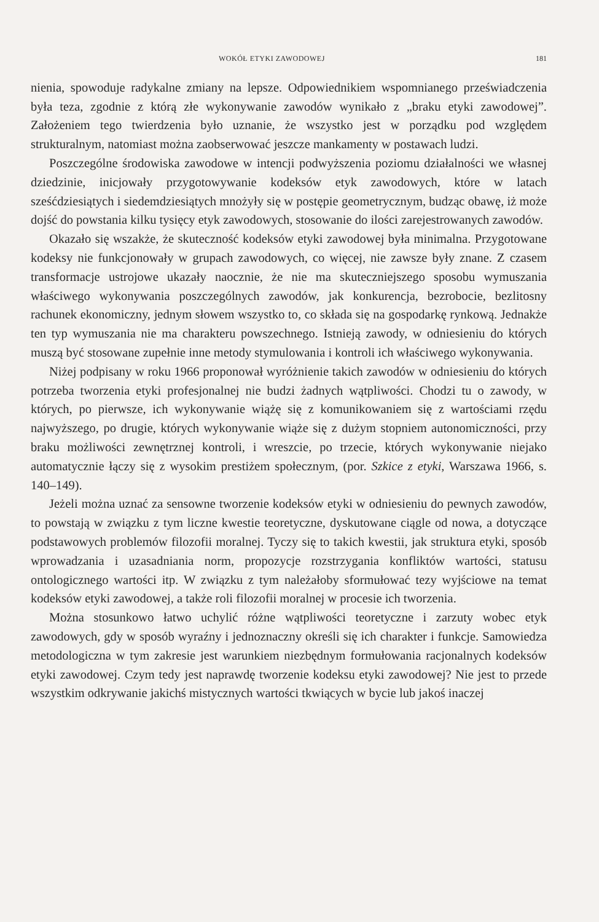WOKÓŁ ETYKI ZAWODOWEJ 181
nienia, spowoduje radykalne zmiany na lepsze. Odpowiednikiem wspomnianego przeświadczenia była teza, zgodnie z którą złe wykonywanie zawodów wynikało z „braku etyki zawodowej”. Założeniem tego twierdzenia było uznanie, że wszystko jest w porządku pod względem strukturalnym, natomiast można zaobserwować jeszcze mankamenty w postawach ludzi.
Poszczególne środowiska zawodowe w intencji podwyższenia poziomu działalności we własnej dziedzinie, inicjowały przygotowywanie kodeksów etyk zawodowych, które w latach sześćdziesiątych i siedemdziesiątych mnożyły się w postępie geometrycznym, budząc obawę, iż może dojść do powstania kilku tysięcy etyk zawodowych, stosowanie do ilości zarejestrowanych zawodów.
Okazało się wszakże, że skuteczność kodeksów etyki zawodowej była minimalna. Przygotowane kodeksy nie funkcjonowały w grupach zawodowych, co więcej, nie zawsze były znane. Z czasem transformacje ustrojowe ukazały naocznie, że nie ma skuteczniejszego sposobu wymuszania właściwego wykonywania poszczególnych zawodów, jak konkurencja, bezrobocie, bezlitosny rachunek ekonomiczny, jednym słowem wszystko to, co składa się na gospodarkę rynkową. Jednakże ten typ wymuszania nie ma charakteru powszechnego. Istnieją zawody, w odniesieniu do których muszą być stosowane zupełnie inne metody stymulowania i kontroli ich właściwego wykonywania.
Niżej podpisany w roku 1966 proponował wyróżnienie takich zawodów w odniesieniu do których potrzeba tworzenia etyki profesjonalnej nie budzi żadnych wątpliwości. Chodzi tu o zawody, w których, po pierwsze, ich wykonywanie wiążę się z komunikowaniem się z wartościami rzędu najwyższego, po drugie, których wykonywanie wiąże się z dużym stopniem autonomiczności, przy braku możliwości zewnętrznej kontroli, i wreszcie, po trzecie, których wykonywanie niejako automatycznie łączy się z wysokim prestiżem społecznym, (por. Szkice z etyki, Warszawa 1966, s. 140–149).
Jeżeli można uznać za sensowne tworzenie kodeksów etyki w odniesieniu do pewnych zawodów, to powstają w związku z tym liczne kwestie teoretyczne, dyskutowane ciągle od nowa, a dotyczące podstawowych problemów filozofii moralnej. Tyczy się to takich kwestii, jak struktura etyki, sposób wprowadzania i uzasadniania norm, propozycje rozstrzygania konfliktów wartości, statusu ontologicznego wartości itp. W związku z tym należałoby sformułować tezy wyjściowe na temat kodeksów etyki zawodowej, a także roli filozofii moralnej w procesie ich tworzenia.
Można stosunkowo łatwo uchylić różne wątpliwości teoretyczne i zarzuty wobec etyk zawodowych, gdy w sposób wyraźny i jednoznaczny określi się ich charakter i funkcje. Samowiedza metodologiczna w tym zakresie jest warunkiem niezbędnym formułowania racjonalnych kodeksów etyki zawodowej. Czym tedy jest naprawdę tworzenie kodeksu etyki zawodowej? Nie jest to przede wszystkim odkrywanie jakichś mistycznych wartości tkwiących w bycie lub jakoś inaczej